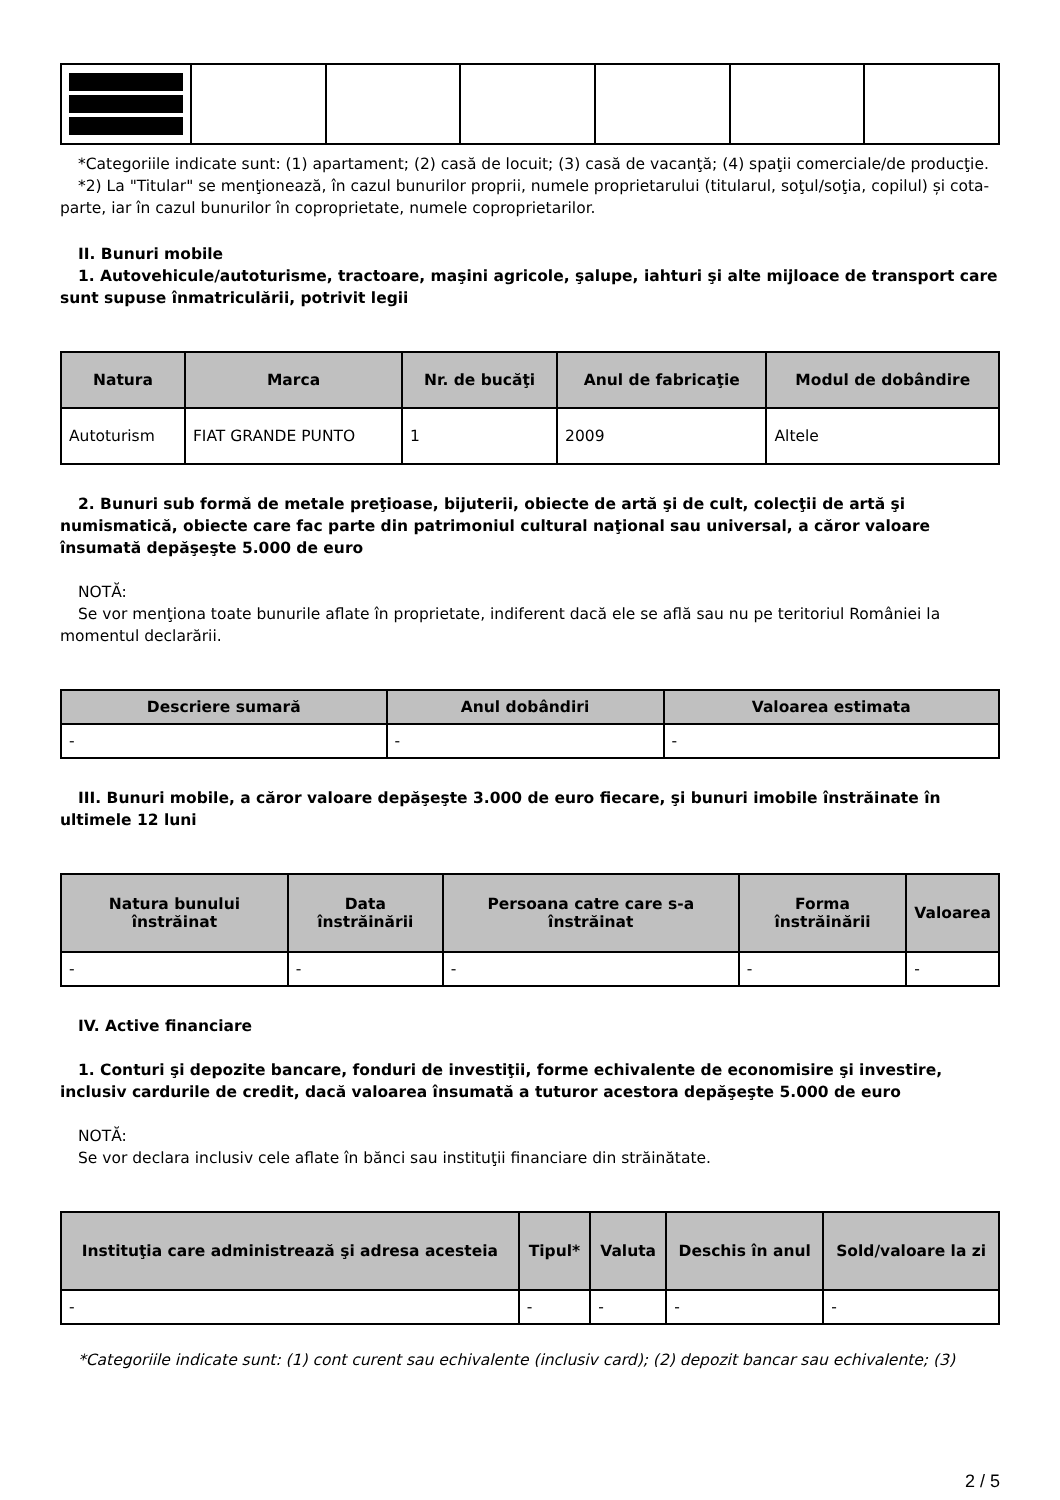*Categoriile indicate sunt: (1) apartament; (2) casă de locuit; (3) casă de vacanţă; (4) spaţii comerciale/de producţie.
*2) La "Titular" se menţionează, în cazul bunurilor proprii, numele proprietarului (titularul, soţul/soţia, copilul) și cota-parte, iar în cazul bunurilor în coproprietate, numele coproprietarilor.
II. Bunuri mobile
1. Autovehicule/autoturisme, tractoare, maşini agricole, şalupe, iahturi şi alte mijloace de transport care sunt supuse înmatriculării, potrivit legii
| Natura | Marca | Nr. de bucăţi | Anul de fabricaţie | Modul de dobândire |
| --- | --- | --- | --- | --- |
| Autoturism | FIAT GRANDE PUNTO | 1 | 2009 | Altele |
2. Bunuri sub formă de metale preţioase, bijuterii, obiecte de artă şi de cult, colecţii de artă şi numismatică, obiecte care fac parte din patrimoniul cultural naţional sau universal, a căror valoare însumată depăşeşte 5.000 de euro
NOTĂ:
Se vor menţiona toate bunurile aflate în proprietate, indiferent dacă ele se află sau nu pe teritoriul României la momentul declarării.
| Descriere sumară | Anul dobândiri | Valoarea estimata |
| --- | --- | --- |
| - | - | - |
III. Bunuri mobile, a căror valoare depăşeşte 3.000 de euro fiecare, şi bunuri imobile înstrăinate în ultimele 12 luni
| Natura bunului înstrăinat | Data înstrăinării | Persoana catre care s-a înstrăinat | Forma înstrăinării | Valoarea |
| --- | --- | --- | --- | --- |
| - | - | - | - | - |
IV. Active financiare
1. Conturi şi depozite bancare, fonduri de investiţii, forme echivalente de economisire şi investire, inclusiv cardurile de credit, dacă valoarea însumată a tuturor acestora depăşeşte 5.000 de euro
NOTĂ:
Se vor declara inclusiv cele aflate în bănci sau instituţii financiare din străinătate.
| Instituţia care administrează şi adresa acesteia | Tipul* | Valuta | Deschis în anul | Sold/valoare la zi |
| --- | --- | --- | --- | --- |
| - | - | - | - | - |
*Categoriile indicate sunt: (1) cont curent sau echivalente (inclusiv card); (2) depozit bancar sau echivalente; (3)
2 / 5